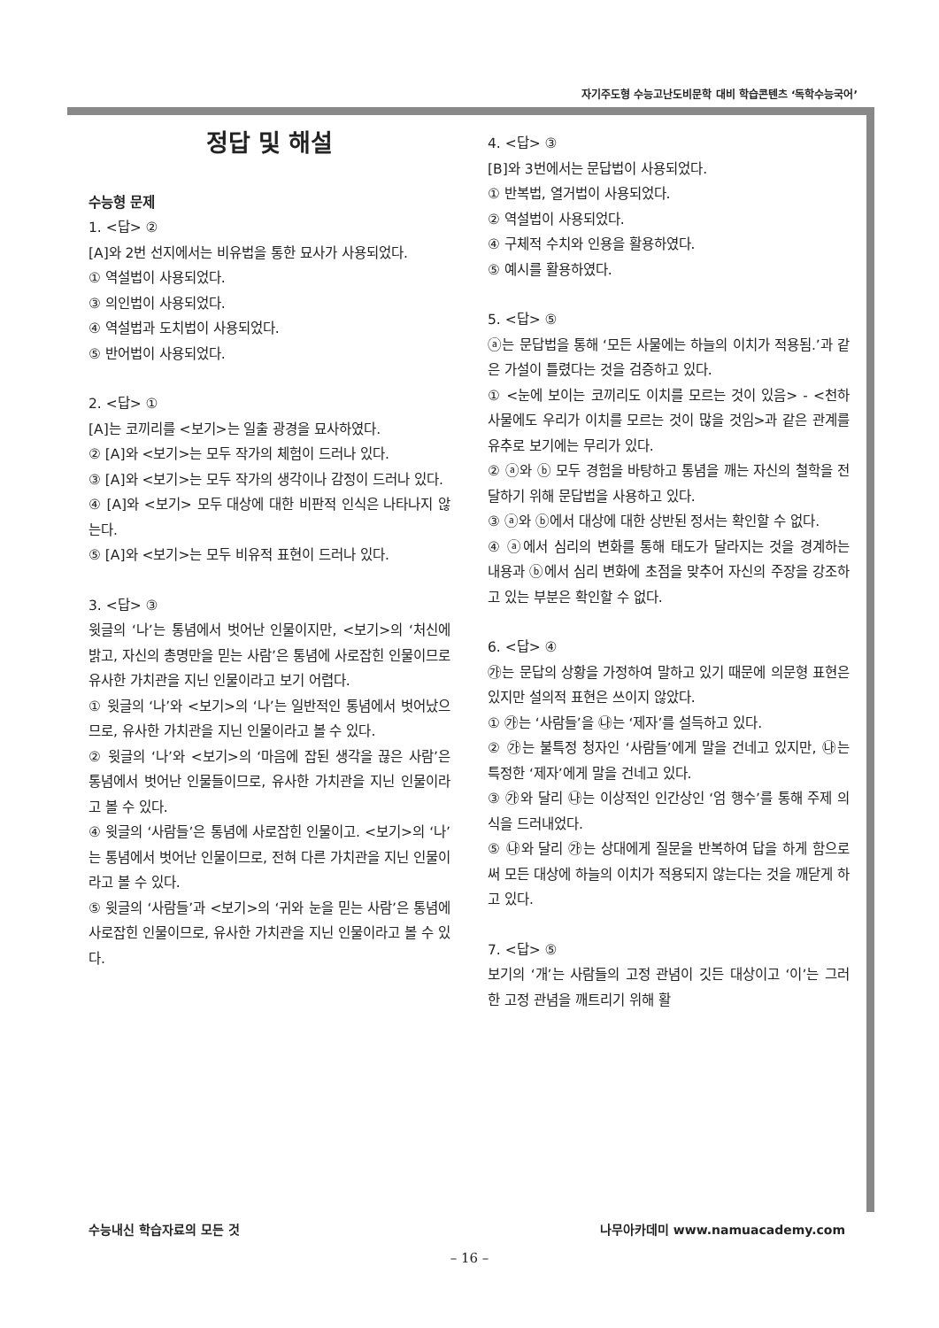자기주도형 수능고난도비문학 대비 학습콘텐츠 ‘독학수능국어’
정답 및 해설
수능형 문제
1. <답> ②
[A]와 2번 선지에서는 비유법을 통한 묘사가 사용되었다.
① 역설법이 사용되었다.
③ 의인법이 사용되었다.
④ 역설법과 도치법이 사용되었다.
⑤ 반어법이 사용되었다.
2. <답> ①
[A]는 코끼리를 <보기>는 일출 광경을 묘사하였다.
② [A]와 <보기>는 모두 작가의 체험이 드러나 있다.
③ [A]와 <보기>는 모두 작가의 생각이나 감정이 드러나 있다.
④ [A]와 <보기> 모두 대상에 대한 비판적 인식은 나타나지 않는다.
⑤ [A]와 <보기>는 모두 비유적 표현이 드러나 있다.
3. <답> ③
윗글의 ‘나’는 통념에서 벗어난 인물이지만, <보기>의 ‘처신에 밝고, 자신의 총명만을 믿는 사람’은 통념에 사로잡힌 인물이므로 유사한 가치관을 지닌 인물이라고 보기 어렵다.
① 윗글의 ‘나’와 <보기>의 ‘나’는 일반적인 통념에서 벗어났으므로, 유사한 가치관을 지닌 인물이라고 볼 수 있다.
② 윗글의 ‘나’와 <보기>의 ‘마음에 잡된 생각을 끊은 사람’은 통념에서 벗어난 인물들이므로, 유사한 가치관을 지닌 인물이라고 볼 수 있다.
④ 윗글의 ‘사람들’은 통념에 사로잡힌 인물이고. <보기>의 ‘나’는 통념에서 벗어난 인물이므로, 전혀 다른 가치관을 지닌 인물이라고 볼 수 있다.
⑤ 윗글의 ‘사람들’과 <보기>의 ‘귀와 눈을 믿는 사람’은 통념에 사로잡힌 인물이므로, 유사한 가치관을 지닌 인물이라고 볼 수 있다.
4. <답> ③
[B]와 3번에서는 문답법이 사용되었다.
① 반복법, 열거법이 사용되었다.
② 역설법이 사용되었다.
④ 구체적 수치와 인용을 활용하였다.
⑤ 예시를 활용하였다.
5. <답> ⑤
ⓐ는 문답법을 통해 ‘모든 사물에는 하늘의 이치가 적용됨.’과 같은 가설이 틀렸다는 것을 검증하고 있다.
① <눈에 보이는 코끼리도 이치를 모르는 것이 있음> - <천하 사물에도 우리가 이치를 모르는 것이 많을 것임>과 같은 관계를 유추로 보기에는 무리가 있다.
② ⓐ와 ⓑ 모두 경험을 바탕하고 통념을 깨는 자신의 철학을 전달하기 위해 문답법을 사용하고 있다.
③ ⓐ와 ⓑ에서 대상에 대한 상반된 정서는 확인할 수 없다.
④ ⓐ에서 심리의 변화를 통해 태도가 달라지는 것을 경계하는 내용과 ⓑ에서 심리 변화에 초점을 맞추어 자신의 주장을 강조하고 있는 부분은 확인할 수 없다.
6. <답> ④
㉮는 문답의 상황을 가정하여 말하고 있기 때문에 의문형 표현은 있지만 설의적 표현은 쓰이지 않았다.
① ㉮는 ‘사람들’을 ㉯는 ‘제자’를 설득하고 있다.
② ㉮는 불특정 청자인 ‘사람들’에게 말을 건네고 있지만, ㉯는 특정한 ‘제자’에게 말을 건네고 있다.
③ ㉮와 달리 ㉯는 이상적인 인간상인 ‘엄 행수’를 통해 주제 의식을 드러내었다.
⑤ ㉯와 달리 ㉮는 상대에게 질문을 반복하여 답을 하게 함으로써 모든 대상에 하늘의 이치가 적용되지 않는다는 것을 깨닫게 하고 있다.
7. <답> ⑤
보기의 ‘개’는 사람들의 고정 관념이 깃든 대상이고 ‘이’는 그러한 고정 관념을 깨트리기 위해 활
수능내신 학습자료의 모든 것 나무아카데미 www.namuacademy.com
– 16 –